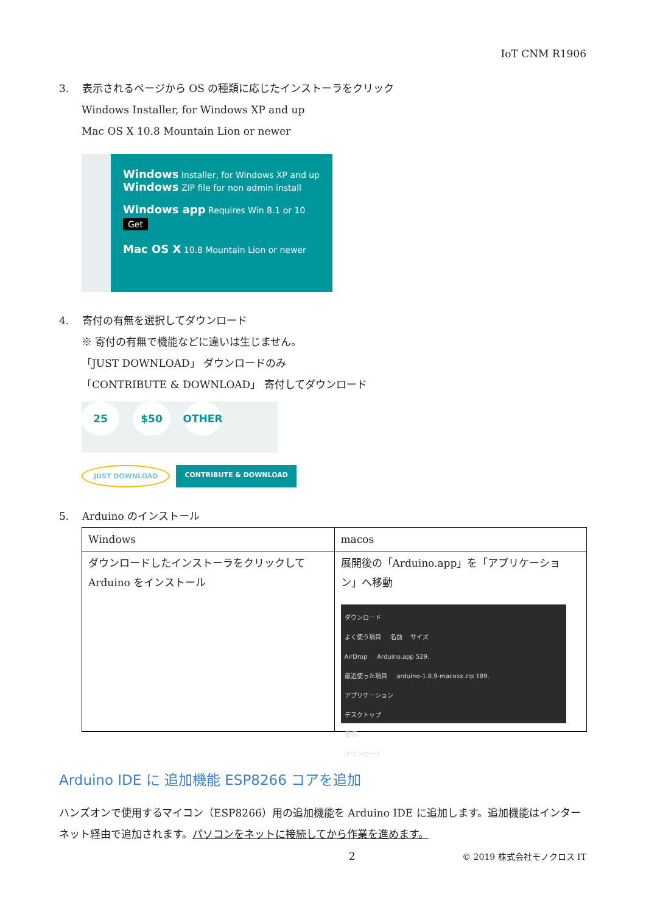IoT CNM R1906
3. 表示されるページから OS の種類に応じたインストーラをクリック
Windows Installer, for Windows XP and up
Mac OS X 10.8 Mountain Lion or newer
Windows Installer, for Windows XP and up
Windows ZIP file for non admin install
Windows app Requires Win 8.1 or 10
Get
Mac OS X 10.8 Mountain Lion or newer
4. 寄付の有無を選択してダウンロード
※ 寄付の有無で機能などに違いは生じません。
「JUST DOWNLOAD」 ダウンロードのみ
「CONTRIBUTE & DOWNLOAD」 寄付してダウンロード
25 $50 OTHER
JUST DOWNLOAD CONTRIBUTE & DOWNLOAD
5. Arduino のインストール
| Windows | macos |
| --- | --- |
| ダウンロードしたインストーラをクリックして Arduino をインストール | 展開後の「Arduino.app」を「アプリケーション」へ移動 ダウンロード よく使う項目 名前 サイズ AirDrop Arduino.app 529. 最近使った項目 arduino-1.8.9-macosx.zip 189. アプリケーション デスクトップ 書類 ダウンロード |
Arduino IDE に 追加機能 ESP8266 コアを追加
ハンズオンで使用するマイコン（ESP8266）用の追加機能を Arduino IDE に追加します。追加機能はインターネット経由で追加されます。パソコンをネットに接続してから作業を進めます。
2 © 2019 株式会社モノクロス IT